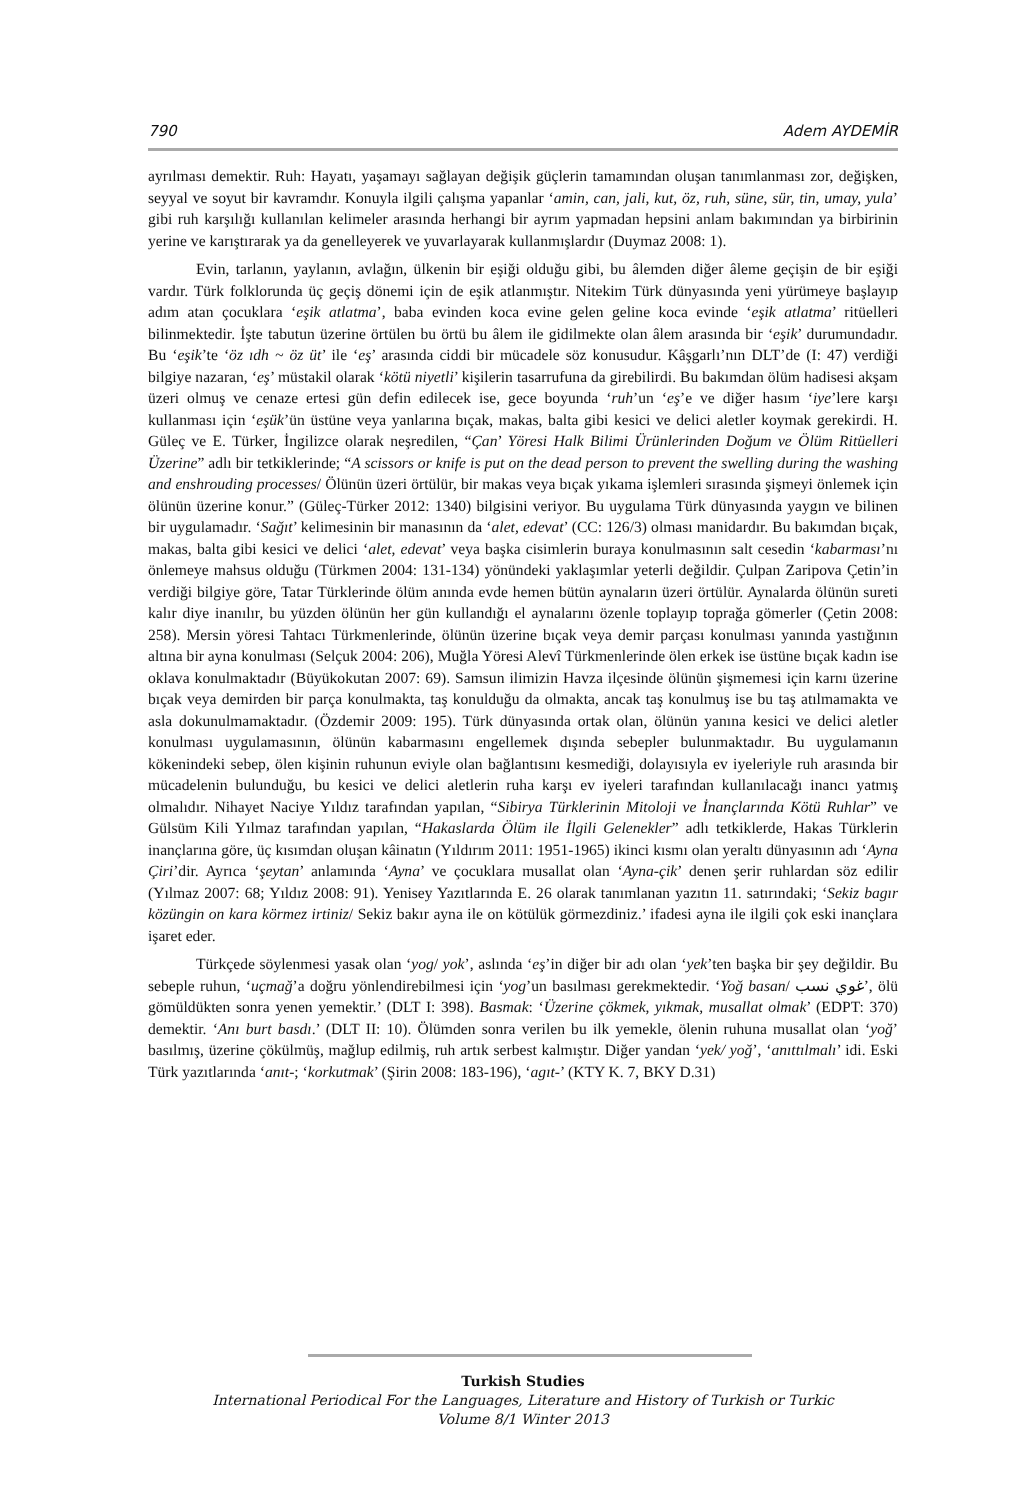790 Adem AYDEMİR
ayrılması demektir. Ruh: Hayatı, yaşamayı sağlayan değişik güçlerin tamamından oluşan tanımlanması zor, değişken, seyyal ve soyut bir kavramdır. Konuyla ilgili çalışma yapanlar ‘amin, can, jali, kut, öz, ruh, süne, sür, tin, umay, yula’ gibi ruh karşılığı kullanılan kelimeler arasında herhangi bir ayrım yapmadan hepsini anlam bakımından ya birbirinin yerine ve karıştırarak ya da genelleyerek ve yuvarlayarak kullanmışlardır (Duymaz 2008: 1).
Evin, tarlanın, yaylanın, avlağın, ülkenin bir eşiği olduğu gibi, bu âlemden diğer âleme geçişin de bir eşiği vardır. Türk folklorunda üç geçiş dönemi için de eşik atlanmıştır. Nitekim Türk dünyasında yeni yürümeye başlayıp adım atan çocuklara ‘eşik atlatma’, baba evinden koca evine gelen geline koca evinde ‘eşik atlatma’ ritüelleri bilinmektedir. İşte tabutun üzerine örtülen bu örtü bu âlem ile gidilmekte olan âlem arasında bir ‘eşik’ durumundadır. Bu ‘eşik’te ‘öz ıdh ~ öz üt’ ile ‘eş’ arasında ciddi bir mücadele söz konusudur. Kâşgarlı’nın DLT’de (I: 47) verdiği bilgiye nazaran, ‘eş’ müstakil olarak ‘kötü niyetli’ kişilerin tasarrufuna da girebilirdi. Bu bakımdan ölüm hadisesi akşam üzeri olmuş ve cenaze ertesi gün defin edilecek ise, gece boyunda ‘ruh’un ‘eş’e ve diğer hasım ‘iye’lere karşı kullanması için ‘eşük’ün üstüne veya yanlarına bıçak, makas, balta gibi kesici ve delici aletler koymak gerekirdi. H. Güleç ve E. Türker, İngilizce olarak neşredilen, “Çan’ Yöresi Halk Bilimi Ürünlerinden Doğum ve Ölüm Ritüelleri Üzerine” adlı bir tetkiklerinde; “A scissors or knife is put on the dead person to prevent the swelling during the washing and enshrouding processes/ Ölünün üzeri örtülür, bir makas veya bıçak yıkama işlemleri sırasında şişmeyi önlemek için ölünün üzerine konur.” (Güleç-Türker 2012: 1340) bilgisini veriyor. Bu uygulama Türk dünyasında yaygın ve bilinen bir uygulamadır. ‘Sağıt’ kelimesinin bir manasının da ‘alet, edevat’ (CC: 126/3) olması manidardır. Bu bakımdan bıçak, makas, balta gibi kesici ve delici ‘alet, edevat’ veya başka cisimlerin buraya konulmasının salt cesedin ‘kabarması’nı önlemeye mahsus olduğu (Türkmen 2004: 131-134) yönündeki yaklaşımlar yeterli değildir. Çulpan Zaripova Çetin’in verdiği bilgiye göre, Tatar Türklerinde ölüm anında evde hemen bütün aynaların üzeri örtülür. Aynalarda ölünün sureti kalır diye inanılır, bu yüzden ölünün her gün kullandığı el aynalarını özenle toplayıp toprağa gömerler (Çetin 2008: 258). Mersin yöresi Tahtacı Türkmenlerinde, ölünün üzerine bıçak veya demir parçası konulması yanında yastığının altına bir ayna konulması (Selçuk 2004: 206), Muğla Yöresi Alevî Türkmenlerinde ölen erkek ise üstüne bıçak kadın ise oklava konulmaktadır (Büyükokutan 2007: 69). Samsun ilimizin Havza ilçesinde ölünün şişmemesi için karnı üzerine bıçak veya demirden bir parça konulmakta, taş konulduğu da olmakta, ancak taş konulmuş ise bu taş atılmamakta ve asla dokunulmamaktadır. (Özdemir 2009: 195). Türk dünyasında ortak olan, ölünün yanına kesici ve delici aletler konulması uygulamasının, ölünün kabarmasını engellemek dışında sebepler bulunmaktadır. Bu uygulamanın kökenindeki sebep, ölen kişinin ruhunun eviyle olan bağlantısını kesmediği, dolayısıyla ev iyeleriyle ruh arasında bir mücadelenin bulunduğu, bu kesici ve delici aletlerin ruha karşı ev iyeleri tarafından kullanılacağı inancı yatmış olmalıdır. Nihayet Naciye Yıldız tarafından yapılan, “Sibirya Türklerinin Mitoloji ve İnançlarında Kötü Ruhlar” ve Gülsüm Kili Yılmaz tarafından yapılan, “Hakaslarda Ölüm ile İlgili Gelenekler” adlı tetkiklerde, Hakas Türklerin inançlarına göre, üç kısımdan oluşan kâinatın (Yıldırım 2011: 1951-1965) ikinci kısmı olan yeraltı dünyasının adı ‘Ayna Çiri’dir. Ayrıca ‘şeytan’ anlamında ‘Ayna’ ve çocuklara musallat olan ‘Ayna-çik’ denen şerir ruhlardan söz edilir (Yılmaz 2007: 68; Yıldız 2008: 91). Yenisey Yazıtlarında E. 26 olarak tanımlanan yazıtın 11. satırındaki; ‘Sekiz bagır közüngin on kara körmez irtiniz/ Sekiz bakır ayna ile on kötülük görmezdiniz.’ ifadesi ayna ile ilgili çok eski inançlara işaret eder.
Türkçede söylenmesi yasak olan ‘yog/ yok’, aslında ‘eş’in diğer bir adı olan ‘yek’ten başka bir şey değildir. Bu sebeple ruhun, ‘uçmağ’a doğru yönlendirebilmesi için ‘yog’un basılması gerekmektedir. ‘Yoğ basan/ غوي نسب’, ölü gömüldükten sonra yenen yemektir.’ (DLT I: 398). Basmak: ‘Üzerine çökmek, yıkmak, musallat olmak’ (EDPT: 370) demektir. ‘Anı burt basdı.’ (DLT II: 10). Ölümden sonra verilen bu ilk yemekle, ölenin ruhuna musallat olan ‘yoğ’ basılmış, üzerine çökülmüş, mağlup edilmiş, ruh artık serbest kalmıştır. Diğer yandan ‘yek/ yoğ’, ‘anıttılmalı’ idi. Eski Türk yazıtlarında ‘anıt-; ‘korkutmak’ (Şirin 2008: 183-196), ‘agıt-’ (KTY K. 7, BKY D.31)
Turkish Studies
International Periodical For the Languages, Literature and History of Turkish or Turkic
Volume 8/1 Winter 2013